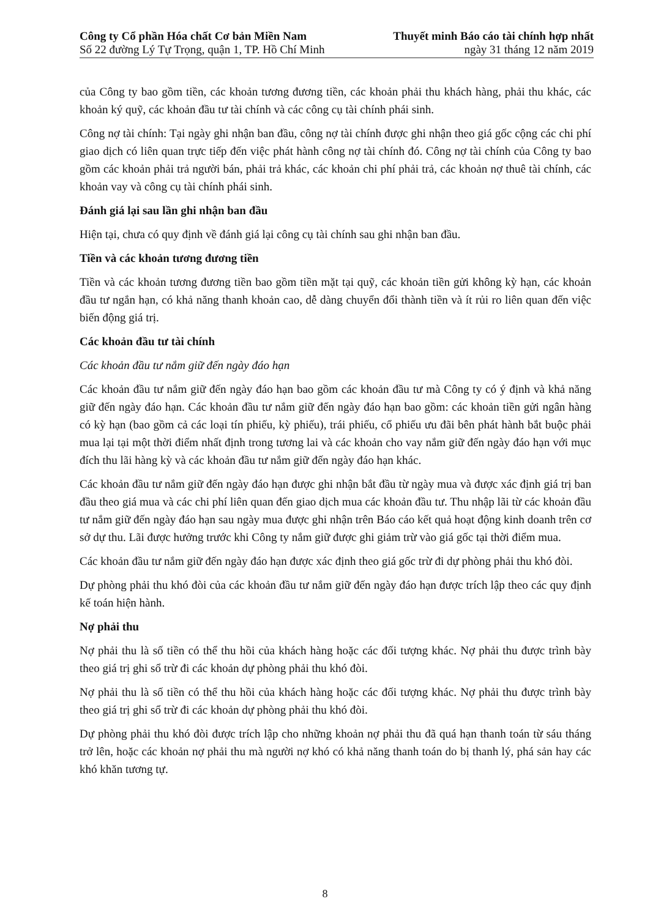Công ty Cổ phần Hóa chất Cơ bản Miền Nam Thuyết minh Báo cáo tài chính hợp nhất
Số 22 đường Lý Tự Trọng, quận 1, TP. Hồ Chí Minh ngày 31 tháng 12 năm 2019
của Công ty bao gồm tiền, các khoản tương đương tiền, các khoản phải thu khách hàng, phải thu khác, các khoản ký quỹ, các khoản đầu tư tài chính và các công cụ tài chính phái sinh.
Công nợ tài chính: Tại ngày ghi nhận ban đầu, công nợ tài chính được ghi nhận theo giá gốc cộng các chi phí giao dịch có liên quan trực tiếp đến việc phát hành công nợ tài chính đó. Công nợ tài chính của Công ty bao gồm các khoản phải trả người bán, phải trả khác, các khoản chi phí phải trả, các khoản nợ thuê tài chính, các khoản vay và công cụ tài chính phái sinh.
Đánh giá lại sau lần ghi nhận ban đầu
Hiện tại, chưa có quy định về đánh giá lại công cụ tài chính sau ghi nhận ban đầu.
Tiền và các khoản tương đương tiền
Tiền và các khoản tương đương tiền bao gồm tiền mặt tại quỹ, các khoản tiền gửi không kỳ hạn, các khoản đầu tư ngắn hạn, có khả năng thanh khoản cao, dễ dàng chuyển đổi thành tiền và ít rủi ro liên quan đến việc biến động giá trị.
Các khoản đầu tư tài chính
Các khoản đầu tư nắm giữ đến ngày đáo hạn
Các khoản đầu tư nắm giữ đến ngày đáo hạn bao gồm các khoản đầu tư mà Công ty có ý định và khả năng giữ đến ngày đáo hạn. Các khoản đầu tư nắm giữ đến ngày đáo hạn bao gồm: các khoản tiền gửi ngân hàng có kỳ hạn (bao gồm cả các loại tín phiếu, kỳ phiếu), trái phiếu, cổ phiếu ưu đãi bên phát hành bắt buộc phải mua lại tại một thời điểm nhất định trong tương lai và các khoản cho vay nắm giữ đến ngày đáo hạn với mục đích thu lãi hàng kỳ và các khoản đầu tư nắm giữ đến ngày đáo hạn khác.
Các khoản đầu tư nắm giữ đến ngày đáo hạn được ghi nhận bắt đầu từ ngày mua và được xác định giá trị ban đầu theo giá mua và các chi phí liên quan đến giao dịch mua các khoản đầu tư. Thu nhập lãi từ các khoản đầu tư nắm giữ đến ngày đáo hạn sau ngày mua được ghi nhận trên Báo cáo kết quả hoạt động kinh doanh trên cơ sở dự thu. Lãi được hưởng trước khi Công ty nắm giữ được ghi giảm trừ vào giá gốc tại thời điểm mua.
Các khoản đầu tư nắm giữ đến ngày đáo hạn được xác định theo giá gốc trừ đi dự phòng phải thu khó đòi.
Dự phòng phải thu khó đòi của các khoản đầu tư nắm giữ đến ngày đáo hạn được trích lập theo các quy định kế toán hiện hành.
Nợ phải thu
Nợ phải thu là số tiền có thể thu hồi của khách hàng hoặc các đối tượng khác. Nợ phải thu được trình bày theo giá trị ghi sổ trừ đi các khoản dự phòng phải thu khó đòi.
Nợ phải thu là số tiền có thể thu hồi của khách hàng hoặc các đối tượng khác. Nợ phải thu được trình bày theo giá trị ghi sổ trừ đi các khoản dự phòng phải thu khó đòi.
Dự phòng phải thu khó đòi được trích lập cho những khoản nợ phải thu đã quá hạn thanh toán từ sáu tháng trở lên, hoặc các khoản nợ phải thu mà người nợ khó có khả năng thanh toán do bị thanh lý, phá sản hay các khó khăn tương tự.
8